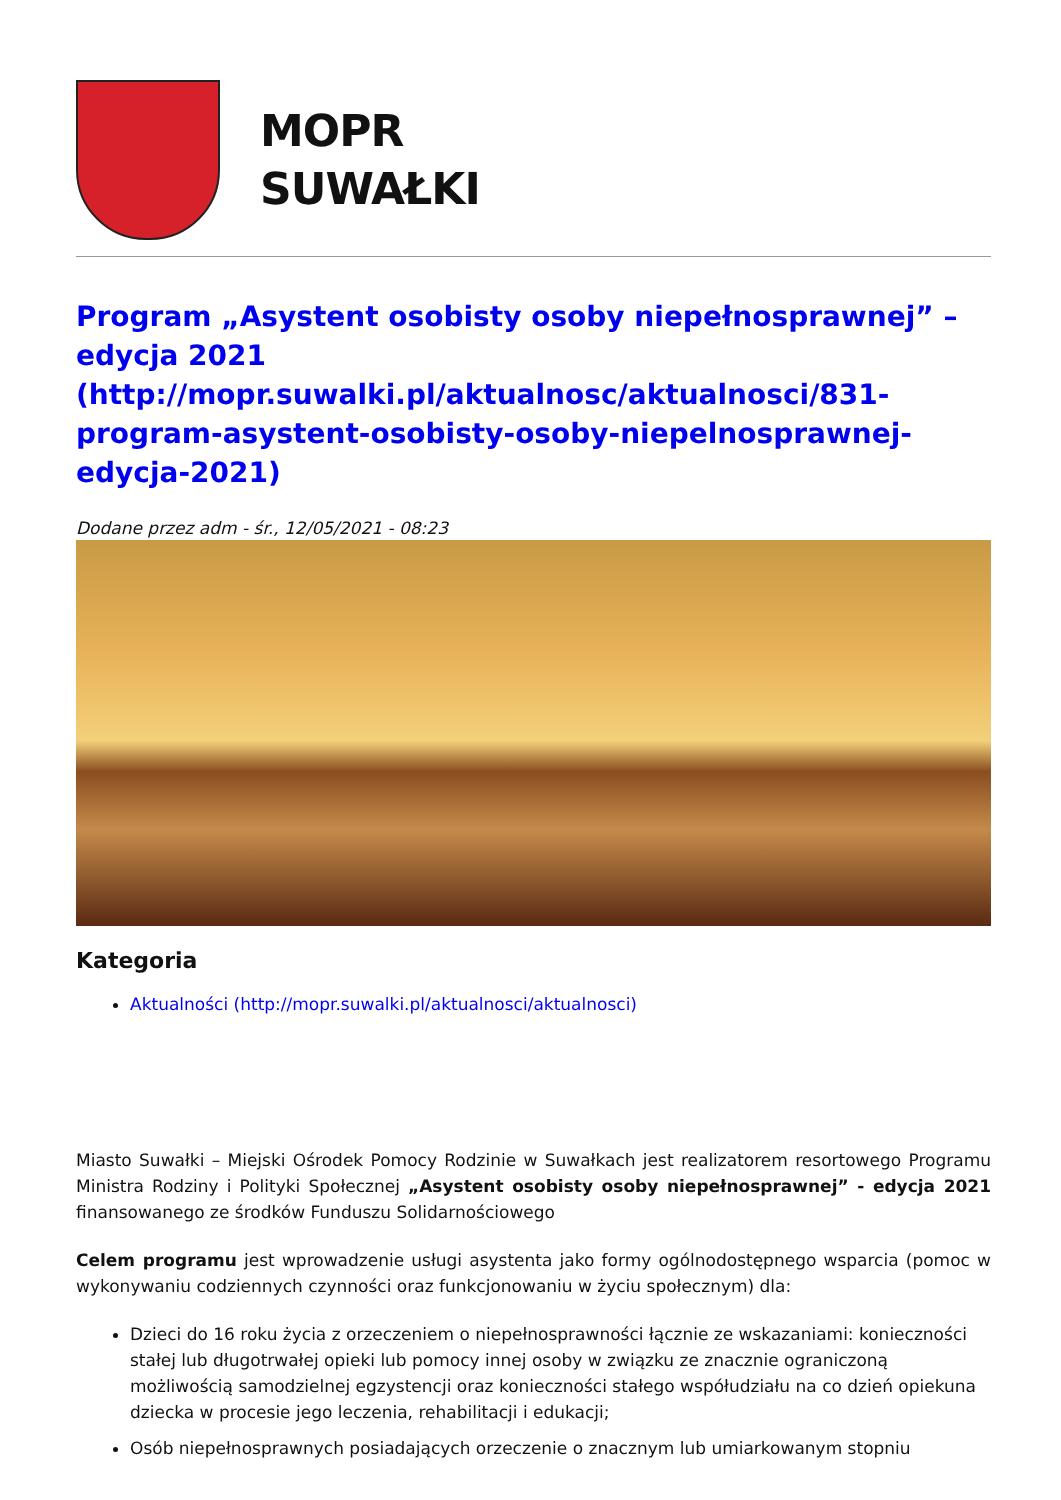MOPR
SUWAŁKI
Program „Asystent osobisty osoby niepełnosprawnej” – edycja 2021 (http://mopr.suwalki.pl/aktualnosc/aktualnosci/831-program-asystent-osobisty-osoby-niepelnosprawnej-edycja-2021)
Dodane przez adm - śr., 12/05/2021 - 08:23
Kategoria
Aktualności (http://mopr.suwalki.pl/aktualnosci/aktualnosci)
Miasto Suwałki – Miejski Ośrodek Pomocy Rodzinie w Suwałkach jest realizatorem resortowego Programu Ministra Rodziny i Polityki Społecznej „Asystent osobisty osoby niepełnosprawnej” - edycja 2021 finansowanego ze środków Funduszu Solidarnościowego
Celem programu jest wprowadzenie usługi asystenta jako formy ogólnodostępnego wsparcia (pomoc w wykonywaniu codziennych czynności oraz funkcjonowaniu w życiu społecznym) dla:
Dzieci do 16 roku życia z orzeczeniem o niepełnosprawności łącznie ze wskazaniami: konieczności stałej lub długotrwałej opieki lub pomocy innej osoby w związku ze znacznie ograniczoną możliwością samodzielnej egzystencji oraz konieczności stałego współudziału na co dzień opiekuna dziecka w procesie jego leczenia, rehabilitacji i edukacji;
Osób niepełnosprawnych posiadających orzeczenie o znacznym lub umiarkowanym stopniu